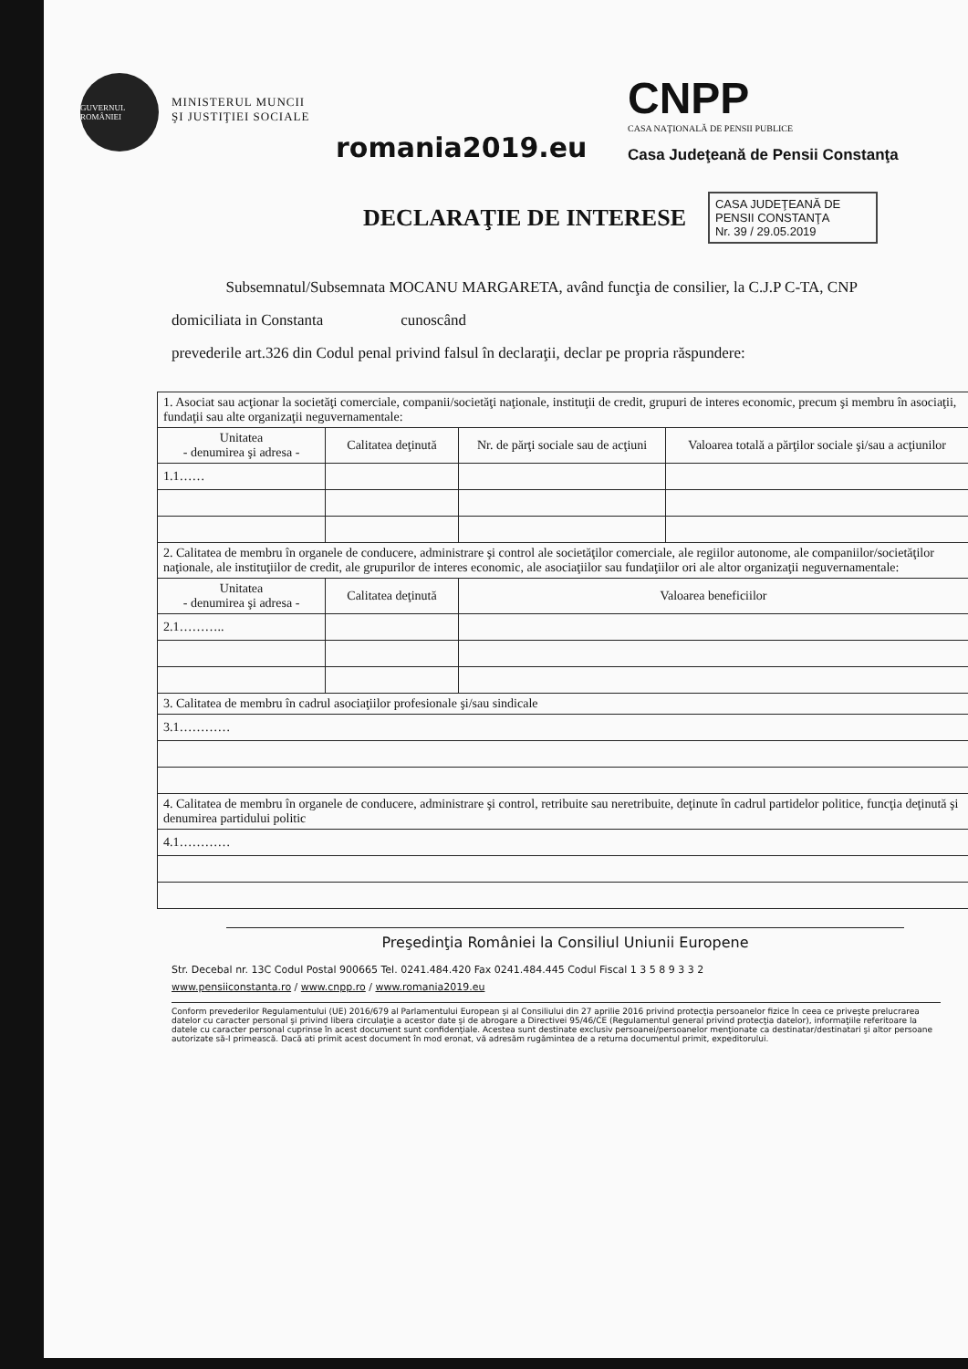GUVERNUL ROMÂNIEI
MINISTERUL MUNCII
ŞI JUSTIŢIEI SOCIALE
romania2019.eu
CNPP
CASA NAŢIONALĂ DE PENSII PUBLICE
Casa Judeţeană de Pensii Constanţa
DECLARAŢIE DE INTERESE
CASA JUDEŢEANĂ DE PENSII CONSTANŢA
Nr. 39 / 29.05.2019
Subsemnatul/Subsemnata MOCANU MARGARETA, având funcţia de consilier, la C.J.P C-TA, CNP
domiciliata in Constanta cunoscând
prevederile art.326 din Codul penal privind falsul în declaraţii, declar pe propria răspundere:
| 1. Asociat sau acţionar la societăţi comerciale, companii/societăţi naţionale, instituţii de credit, grupuri de interes economic, precum şi membru în asociaţii, fundaţii sau alte organizaţii neguvernamentale: | | | |
| Unitatea - denumirea şi adresa - | Calitatea deţinută | Nr. de părţi sociale sau de acţiuni | Valoarea totală a părţilor sociale şi/sau a acţiunilor |
| 1.1…… | | | |
| 2. Calitatea de membru în organele de conducere, administrare şi control ale societăţilor comerciale, ale regiilor autonome, ale companiilor/societăţilor naţionale, ale instituţiilor de credit, ale grupurilor de interes economic, ale asociaţiilor sau fundaţiilor ori ale altor organizaţii neguvernamentale: | | | |
| Unitatea - denumirea şi adresa - | Calitatea deţinută | Valoarea beneficiilor | |
| 2.1……….. | | | |
| 3. Calitatea de membru în cadrul asociaţiilor profesionale şi/sau sindicale | | | |
| 3.1………… | | | |
| 4. Calitatea de membru în organele de conducere, administrare şi control, retribuite sau neretribuite, deţinute în cadrul partidelor politice, funcţia deţinută şi denumirea partidului politic | | | |
| 4.1………… | | | |
Preşedinţia României la Consiliul Uniunii Europene
Str. Decebal nr. 13C Codul Postal 900665 Tel. 0241.484.420 Fax 0241.484.445 Codul Fiscal 1 3 5 8 9 3 3 2
www.pensiiconstanta.ro / www.cnpp.ro / www.romania2019.eu
Conform prevederilor Regulamentului (UE) 2016/679 al Parlamentului European şi al Consiliului din 27 aprilie 2016 privind protecţia persoanelor fizice în ceea ce priveşte prelucrarea datelor cu caracter personal şi privind libera circulaţie a acestor date şi de abrogare a Directivei 95/46/CE (Regulamentul general privind protecţia datelor), informaţiile referitoare la datele cu caracter personal cuprinse în acest document sunt confidenţiale. Acestea sunt destinate exclusiv persoanei/persoanelor menţionate ca destinatar/destinatari şi altor persoane autorizate să-l primească. Dacă ati primit acest document în mod eronat, vă adresăm rugămintea de a returna documentul primit, expeditorului.